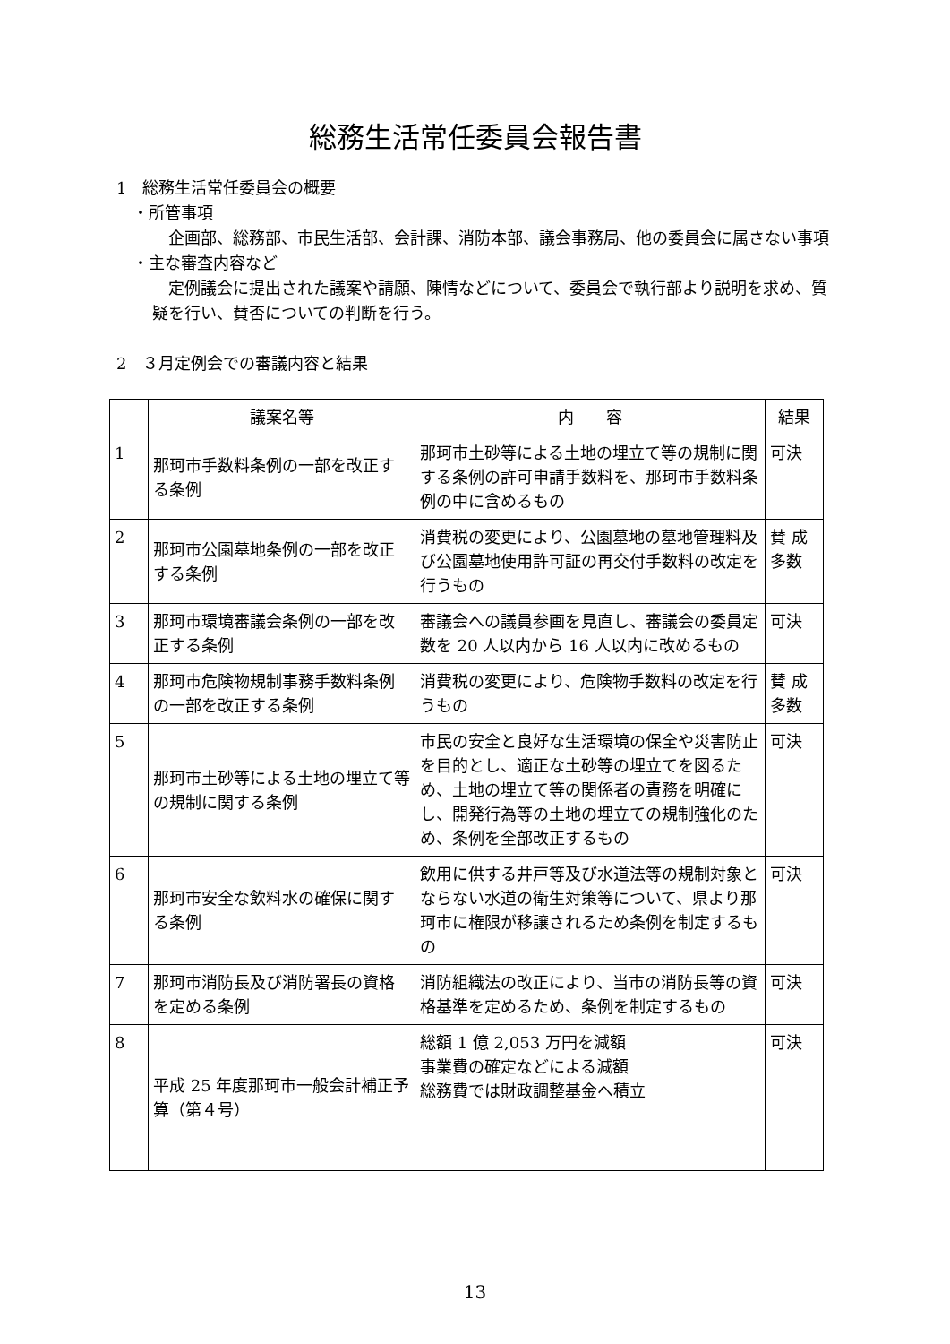総務生活常任委員会報告書
1　総務生活常任委員会の概要
　・所管事項
　企画部、総務部、市民生活部、会計課、消防本部、議会事務局、他の委員会に属さない事項
　・主な審査内容など
　定例議会に提出された議案や請願、陳情などについて、委員会で執行部より説明を求め、質疑を行い、賛否についての判断を行う。
2　３月定例会での審議内容と結果
| | 議案名等 | 内 容 | 結果 |
| --- | --- | --- | --- |
| 1 | 那珂市手数料条例の一部を改正する条例 | 那珂市土砂等による土地の埋立て等の規制に関する条例の許可申請手数料を、那珂市手数料条例の中に含めるもの | 可決 |
| 2 | 那珂市公園墓地条例の一部を改正する条例 | 消費税の変更により、公園墓地の墓地管理料及び公園墓地使用許可証の再交付手数料の改定を行うもの | 賛 成 多数 |
| 3 | 那珂市環境審議会条例の一部を改正する条例 | 審議会への議員参画を見直し、審議会の委員定数を 20 人以内から 16 人以内に改めるもの | 可決 |
| 4 | 那珂市危険物規制事務手数料条例の一部を改正する条例 | 消費税の変更により、危険物手数料の改定を行うもの | 賛 成 多数 |
| 5 | 那珂市土砂等による土地の埋立て等の規制に関する条例 | 市民の安全と良好な生活環境の保全や災害防止を目的とし、適正な土砂等の埋立てを図るため、土地の埋立て等の関係者の責務を明確にし、開発行為等の土地の埋立ての規制強化のため、条例を全部改正するもの | 可決 |
| 6 | 那珂市安全な飲料水の確保に関する条例 | 飲用に供する井戸等及び水道法等の規制対象とならない水道の衛生対策等について、県より那珂市に権限が移譲されるため条例を制定するもの | 可決 |
| 7 | 那珂市消防長及び消防署長の資格を定める条例 | 消防組織法の改正により、当市の消防長等の資格基準を定めるため、条例を制定するもの | 可決 |
| 8 | 平成 25 年度那珂市一般会計補正予算（第４号） | 総額 1 億 2,053 万円を減額 事業費の確定などによる減額 総務費では財政調整基金へ積立 | 可決 |
13